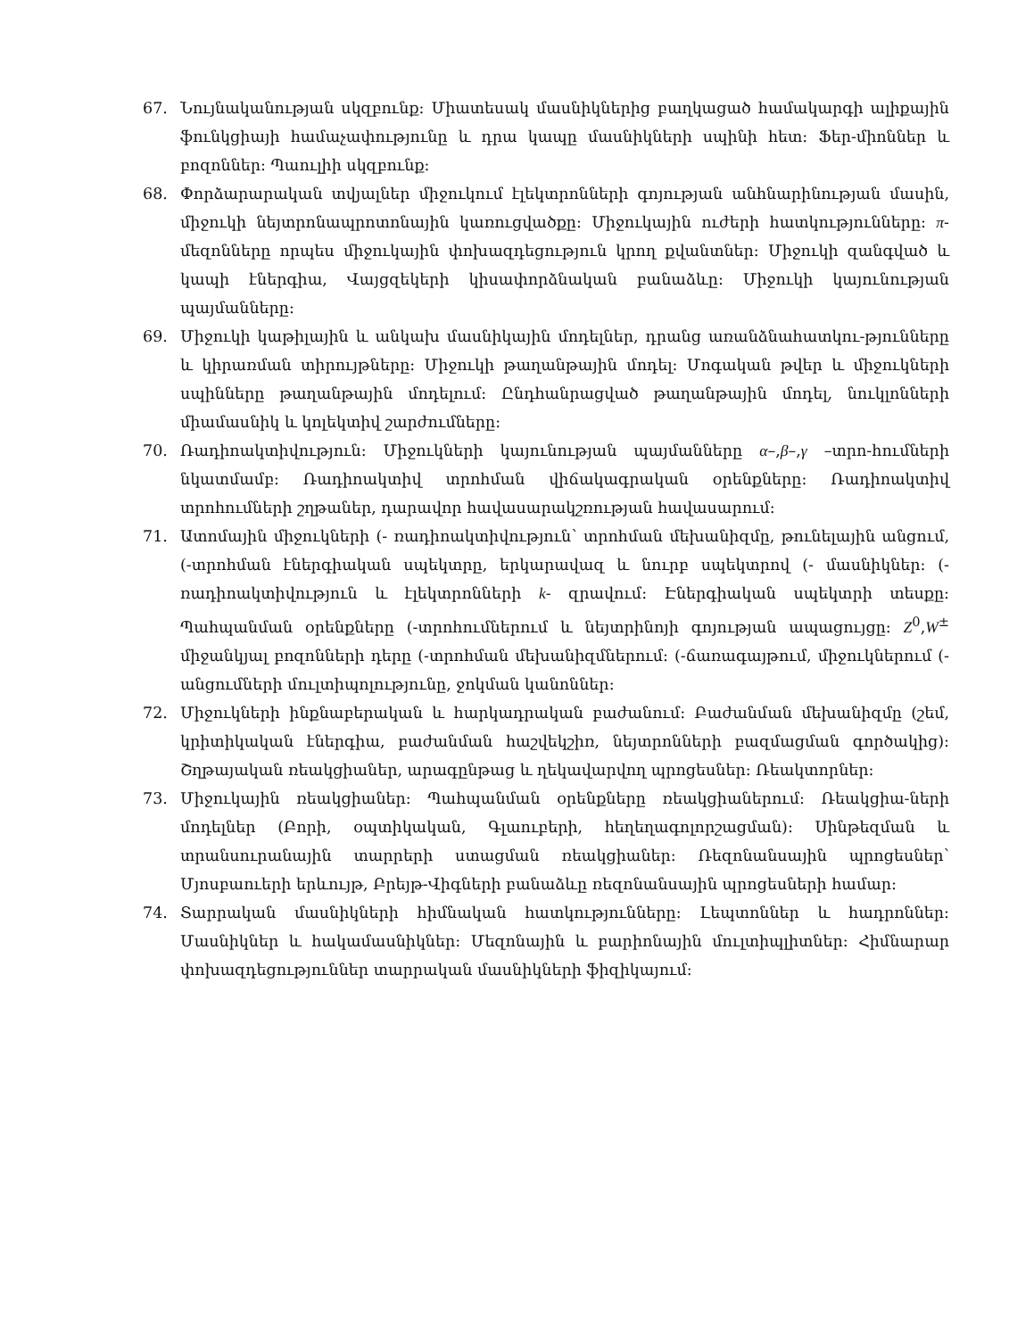67. Նույնականության սկզբունք: Միատեսակ մասնիկներից բաղկացած համակարգի ալիքային ֆունկցիայի համաչափությունը և դրա կապը մասնիկների սպինի հետ: Ֆեր-միոններ և բոզոններ: Պաուլիի սկզբունք:
68. Փորձարարական տվյալներ միջուկում էլեկտրոնների գոյության անհնարինության մասին, միջուկի նեյտրոնապրոտոնային կառուցվածքը: Միջուկային ուժերի հատկությունները: π- մեզոնները որպես միջուկային փոխազդեցություն կրող քվանտներ: Միջուկի զանգված և կապի էներգիա, Վայցզեկերի կիսափորձնական բանաձևը: Միջուկի կայունության պայմանները:
69. Միջուկի կաթիլային և անկախ մասնիկային մոդելներ, դրանց առանձնահատկու-թյունները և կիրառման տիրույթները: Միջուկի թաղանթային մոդել: Մոգական թվեր և միջուկների սպինները թաղանթային մոդելում: Ընդհանրացված թաղանթային մոդել, նուկլոնների միամասնիկ և կոլեկտիվ շարժումները:
70. Ռադիոակտիվություն: Միջուկների կայունության պայմանները α–,β–,γ –տրո-հումների նկատմամբ: Ռադիոակտիվ տրոհման վիճակագրական օրենքները: Ռադիոակտիվ տրոհումների շղթաներ, դարավոր հավասարակշռության հավասարում:
71. Ատոմային միջուկների (- ռադիոակտիվություն՝ տրոհման մեխանիզմը, թունելային անցում, (-տրոհման էներգիական սպեկտրը, երկարավազ և նուրբ սպեկտրով (- մասնիկներ: (-ռադիոակտիվություն և էլեկտրոնների k- զրավում: Էներգիական սպեկտրի տեսքը: Պահպանման օրենքները (-տրոհումներում և նեյտրինոյի գոյության ապացույցը: Z<sup>0</sup>,W<sup>±</sup> միջանկյալ բոզոնների դերը (-տրոհման մեխանիզմներում: (-ճառագայթում, միջուկներում (-անցումների մուլտիպոլությունը, ջոկման կանոններ:
72. Միջուկների ինքնաբերական և հարկադրական բաժանում: Բաժանման մեխանիզմը (շեմ, կրիտիկական էներգիա, բաժանման հաշվեկշիռ, նեյտրոնների բազմացման գործակից): Շղթայական ռեակցիաներ, արագընթաց և ղեկավարվող պրոցեսներ: Ռեակտորներ:
73. Միջուկային ռեակցիաներ: Պահպանման օրենքները ռեակցիաներում: Ռեակցիա-ների մոդելներ (Բորի, օպտիկական, Գլաուբերի, հեղեղագոլորշացման): Սինթեզման և տրանսուրանային տարրերի ստացման ռեակցիաներ: Ռեզոնանսային պրոցեսներ՝ Մյոսբաուերի երևույթ, Բրեյթ-Վիգների բանաձևը ռեզոնանսային պրոցեսների համար:
74. Տարրական մասնիկների հիմնական հատկությունները: Լեպտոններ և հադրոններ: Մասնիկներ և հակամասնիկներ: Մեզոնային և բարիոնային մուլտիպլիտներ: Հիմնարար փոխազդեցություններ տարրական մասնիկների ֆիզիկայում: